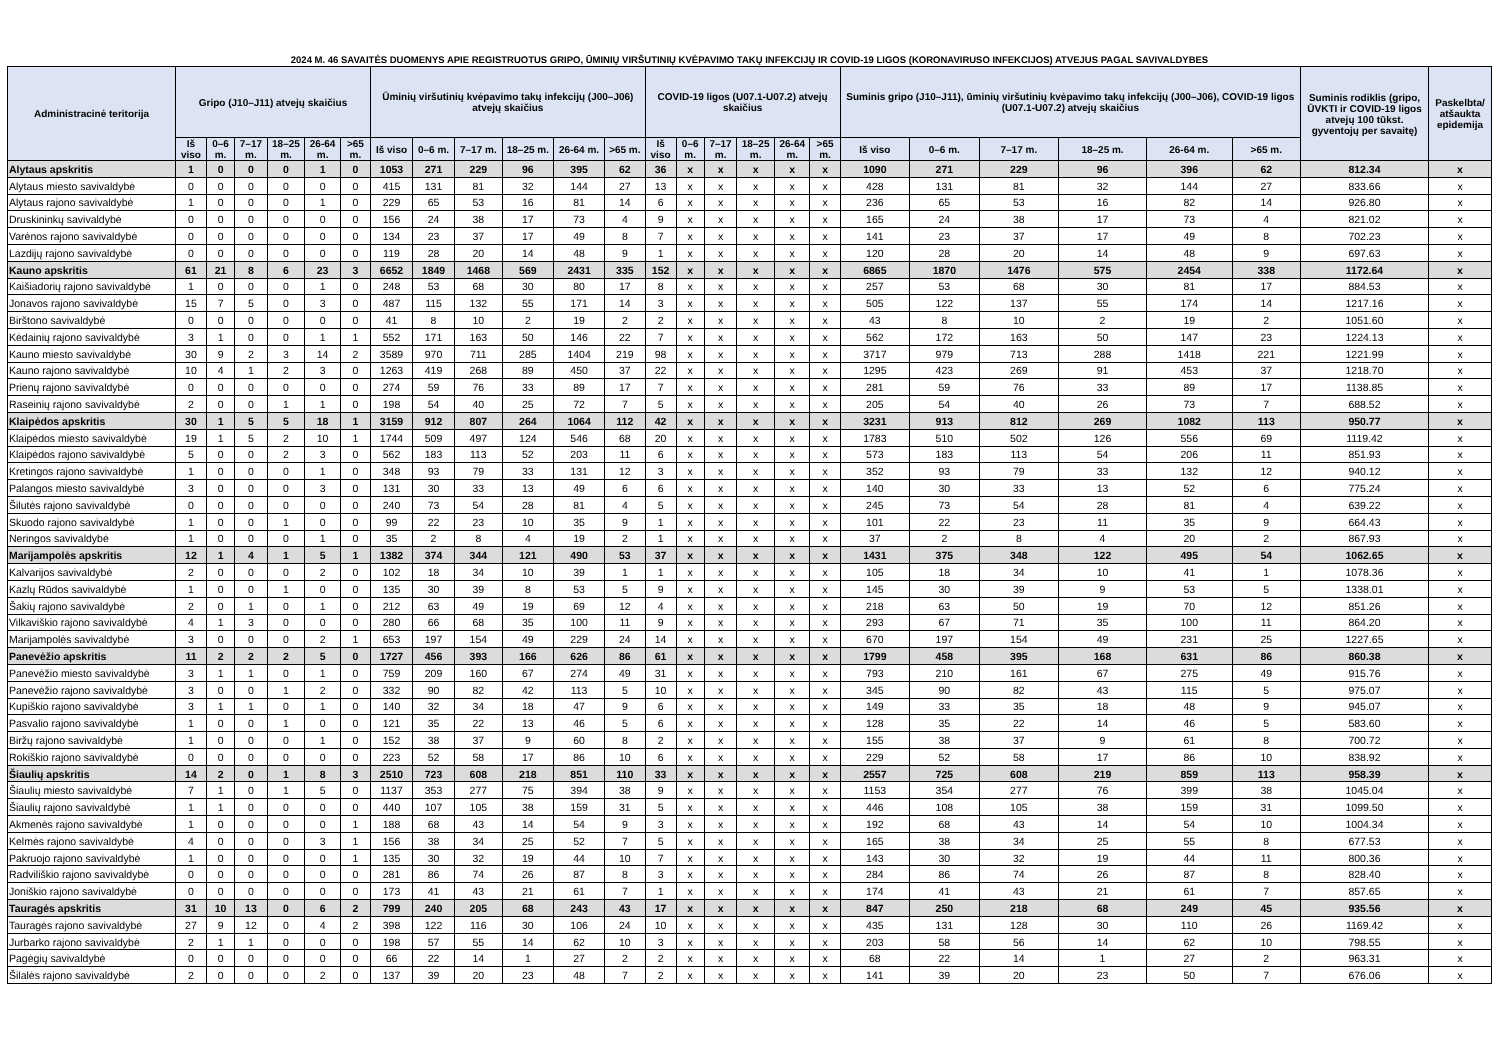2024 M. 46 SAVAITĖS DUOMENYS APIE REGISTRUOTUS GRIPO, ŪMINIŲ VIRŠUTINIŲ KVĖPAVIMO TAKŲ INFEKCIJŲ IR COVID-19 LIGOS (KORONAVIRUSO INFEKCIJOS) ATVEJUS PAGAL SAVIVALDYBES
| Administracinė teritorija | Gripo (J10–J11) atvejų skaičius | | | | | | Ūminių viršutinių kvėpavimo takų infekcijų (J00–J06) atvejų skaičius | | | | | | COVID-19 ligos (U07.1-U07.2) atvejų skaičius | | | | | | Suminis gripo (J10–J11), ūminių viršutinių kvėpavimo takų infekcijų (J00–J06), COVID-19 ligos (U07.1-U07.2) atvejų skaičius | | | | | | Suminis rodiklis (gripo, ŪVKTI ir COVID-19 ligos atvejų 100 tūkst. gyventojų per savaitę) | Paskelbta/ atšaukta epidemija |
| --- | --- | --- | --- | --- | --- | --- | --- | --- | --- | --- | --- | --- | --- | --- | --- | --- | --- | --- | --- | --- | --- | --- | --- | --- | --- | --- |
| | Iš viso | 0–6 m. | 7–17 m. | 18–25 m. | 26-64 m. | >65 m. | Iš viso | 0–6 m. | 7–17 m. | 18–25 m. | 26-64 m. | >65 m. | Iš viso | 0–6 m. | 7–17 m. | 18–25 m. | 26-64 m. | >65 m. | Iš viso | 0–6 m. | 7–17 m. | 18–25 m. | 26-64 m. | >65 m. | | |
| Alytaus apskritis | 1 | 0 | 0 | 0 | 1 | 0 | 1053 | 271 | 229 | 96 | 395 | 62 | 36 | x | x | x | x | x | 1090 | 271 | 229 | 96 | 396 | 62 | 812.34 | x |
| Alytaus miesto savivaldybė | 0 | 0 | 0 | 0 | 0 | 0 | 415 | 131 | 81 | 32 | 144 | 27 | 13 | x | x | x | x | x | 428 | 131 | 81 | 32 | 144 | 27 | 833.66 | x |
| Alytaus rajono savivaldybė | 1 | 0 | 0 | 0 | 1 | 0 | 229 | 65 | 53 | 16 | 81 | 14 | 6 | x | x | x | x | x | 236 | 65 | 53 | 16 | 82 | 14 | 926.80 | x |
| Druskininkų savivaldybė | 0 | 0 | 0 | 0 | 0 | 0 | 156 | 24 | 38 | 17 | 73 | 4 | 9 | x | x | x | x | x | 165 | 24 | 38 | 17 | 73 | 4 | 821.02 | x |
| Varėnos rajono savivaldybė | 0 | 0 | 0 | 0 | 0 | 0 | 134 | 23 | 37 | 17 | 49 | 8 | 7 | x | x | x | x | x | 141 | 23 | 37 | 17 | 49 | 8 | 702.23 | x |
| Lazdijų rajono savivaldybė | 0 | 0 | 0 | 0 | 0 | 0 | 119 | 28 | 20 | 14 | 48 | 9 | 1 | x | x | x | x | x | 120 | 28 | 20 | 14 | 48 | 9 | 697.63 | x |
| Kauno apskritis | 61 | 21 | 8 | 6 | 23 | 3 | 6652 | 1849 | 1468 | 569 | 2431 | 335 | 152 | x | x | x | x | x | 6865 | 1870 | 1476 | 575 | 2454 | 338 | 1172.64 | x |
| Kaišiadorių rajono savivaldybė | 1 | 0 | 0 | 0 | 1 | 0 | 248 | 53 | 68 | 30 | 80 | 17 | 8 | x | x | x | x | x | 257 | 53 | 68 | 30 | 81 | 17 | 884.53 | x |
| Jonavos rajono savivaldybė | 15 | 7 | 5 | 0 | 3 | 0 | 487 | 115 | 132 | 55 | 171 | 14 | 3 | x | x | x | x | x | 505 | 122 | 137 | 55 | 174 | 14 | 1217.16 | x |
| Birštono savivaldybė | 0 | 0 | 0 | 0 | 0 | 0 | 41 | 8 | 10 | 2 | 19 | 2 | 2 | x | x | x | x | x | 43 | 8 | 10 | 2 | 19 | 2 | 1051.60 | x |
| Kėdainių rajono savivaldybė | 3 | 1 | 0 | 0 | 1 | 1 | 552 | 171 | 163 | 50 | 146 | 22 | 7 | x | x | x | x | x | 562 | 172 | 163 | 50 | 147 | 23 | 1224.13 | x |
| Kauno miesto savivaldybė | 30 | 9 | 2 | 3 | 14 | 2 | 3589 | 970 | 711 | 285 | 1404 | 219 | 98 | x | x | x | x | x | 3717 | 979 | 713 | 288 | 1418 | 221 | 1221.99 | x |
| Kauno rajono savivaldybė | 10 | 4 | 1 | 2 | 3 | 0 | 1263 | 419 | 268 | 89 | 450 | 37 | 22 | x | x | x | x | x | 1295 | 423 | 269 | 91 | 453 | 37 | 1218.70 | x |
| Prienų rajono savivaldybė | 0 | 0 | 0 | 0 | 0 | 0 | 274 | 59 | 76 | 33 | 89 | 17 | 7 | x | x | x | x | x | 281 | 59 | 76 | 33 | 89 | 17 | 1138.85 | x |
| Raseinių rajono savivaldybė | 2 | 0 | 0 | 1 | 1 | 0 | 198 | 54 | 40 | 25 | 72 | 7 | 5 | x | x | x | x | x | 205 | 54 | 40 | 26 | 73 | 7 | 688.52 | x |
| Klaipėdos apskritis | 30 | 1 | 5 | 5 | 18 | 1 | 3159 | 912 | 807 | 264 | 1064 | 112 | 42 | x | x | x | x | x | 3231 | 913 | 812 | 269 | 1082 | 113 | 950.77 | x |
| Klaipėdos miesto savivaldybė | 19 | 1 | 5 | 2 | 10 | 1 | 1744 | 509 | 497 | 124 | 546 | 68 | 20 | x | x | x | x | x | 1783 | 510 | 502 | 126 | 556 | 69 | 1119.42 | x |
| Klaipėdos rajono savivaldybė | 5 | 0 | 0 | 2 | 3 | 0 | 562 | 183 | 113 | 52 | 203 | 11 | 6 | x | x | x | x | x | 573 | 183 | 113 | 54 | 206 | 11 | 851.93 | x |
| Kretingos rajono savivaldybė | 1 | 0 | 0 | 0 | 1 | 0 | 348 | 93 | 79 | 33 | 131 | 12 | 3 | x | x | x | x | x | 352 | 93 | 79 | 33 | 132 | 12 | 940.12 | x |
| Palangos miesto savivaldybė | 3 | 0 | 0 | 0 | 3 | 0 | 131 | 30 | 33 | 13 | 49 | 6 | 6 | x | x | x | x | x | 140 | 30 | 33 | 13 | 52 | 6 | 775.24 | x |
| Šilutės rajono savivaldybė | 0 | 0 | 0 | 0 | 0 | 0 | 240 | 73 | 54 | 28 | 81 | 4 | 5 | x | x | x | x | x | 245 | 73 | 54 | 28 | 81 | 4 | 639.22 | x |
| Skuodo rajono savivaldybė | 1 | 0 | 0 | 1 | 0 | 0 | 99 | 22 | 23 | 10 | 35 | 9 | 1 | x | x | x | x | x | 101 | 22 | 23 | 11 | 35 | 9 | 664.43 | x |
| Neringos savivaldybė | 1 | 0 | 0 | 0 | 1 | 0 | 35 | 2 | 8 | 4 | 19 | 2 | 1 | x | x | x | x | x | 37 | 2 | 8 | 4 | 20 | 2 | 867.93 | x |
| Marijampolės apskritis | 12 | 1 | 4 | 1 | 5 | 1 | 1382 | 374 | 344 | 121 | 490 | 53 | 37 | x | x | x | x | x | 1431 | 375 | 348 | 122 | 495 | 54 | 1062.65 | x |
| Kalvarijos savivaldybė | 2 | 0 | 0 | 0 | 2 | 0 | 102 | 18 | 34 | 10 | 39 | 1 | 1 | x | x | x | x | x | 105 | 18 | 34 | 10 | 41 | 1 | 1078.36 | x |
| Kazlų Rūdos savivaldybė | 1 | 0 | 0 | 1 | 0 | 0 | 135 | 30 | 39 | 8 | 53 | 5 | 9 | x | x | x | x | x | 145 | 30 | 39 | 9 | 53 | 5 | 1338.01 | x |
| Šakių rajono savivaldybė | 2 | 0 | 1 | 0 | 1 | 0 | 212 | 63 | 49 | 19 | 69 | 12 | 4 | x | x | x | x | x | 218 | 63 | 50 | 19 | 70 | 12 | 851.26 | x |
| Vilkaviškio rajono savivaldybė | 4 | 1 | 3 | 0 | 0 | 0 | 280 | 66 | 68 | 35 | 100 | 11 | 9 | x | x | x | x | x | 293 | 67 | 71 | 35 | 100 | 11 | 864.20 | x |
| Marijampolės savivaldybė | 3 | 0 | 0 | 0 | 2 | 1 | 653 | 197 | 154 | 49 | 229 | 24 | 14 | x | x | x | x | x | 670 | 197 | 154 | 49 | 231 | 25 | 1227.65 | x |
| Panevėžio apskritis | 11 | 2 | 2 | 2 | 5 | 0 | 1727 | 456 | 393 | 166 | 626 | 86 | 61 | x | x | x | x | x | 1799 | 458 | 395 | 168 | 631 | 86 | 860.38 | x |
| Panevėžio miesto savivaldybė | 3 | 1 | 1 | 0 | 1 | 0 | 759 | 209 | 160 | 67 | 274 | 49 | 31 | x | x | x | x | x | 793 | 210 | 161 | 67 | 275 | 49 | 915.76 | x |
| Panevėžio rajono savivaldybė | 3 | 0 | 0 | 1 | 2 | 0 | 332 | 90 | 82 | 42 | 113 | 5 | 10 | x | x | x | x | x | 345 | 90 | 82 | 43 | 115 | 5 | 975.07 | x |
| Kupiškio rajono savivaldybė | 3 | 1 | 1 | 0 | 1 | 0 | 140 | 32 | 34 | 18 | 47 | 9 | 6 | x | x | x | x | x | 149 | 33 | 35 | 18 | 48 | 9 | 945.07 | x |
| Pasvalio rajono savivaldybė | 1 | 0 | 0 | 1 | 0 | 0 | 121 | 35 | 22 | 13 | 46 | 5 | 6 | x | x | x | x | x | 128 | 35 | 22 | 14 | 46 | 5 | 583.60 | x |
| Biržų rajono savivaldybė | 1 | 0 | 0 | 0 | 1 | 0 | 152 | 38 | 37 | 9 | 60 | 8 | 2 | x | x | x | x | x | 155 | 38 | 37 | 9 | 61 | 8 | 700.72 | x |
| Rokiškio rajono savivaldybė | 0 | 0 | 0 | 0 | 0 | 0 | 223 | 52 | 58 | 17 | 86 | 10 | 6 | x | x | x | x | x | 229 | 52 | 58 | 17 | 86 | 10 | 838.92 | x |
| Šiaulių apskritis | 14 | 2 | 0 | 1 | 8 | 3 | 2510 | 723 | 608 | 218 | 851 | 110 | 33 | x | x | x | x | x | 2557 | 725 | 608 | 219 | 859 | 113 | 958.39 | x |
| Šiaulių miesto savivaldybė | 7 | 1 | 0 | 1 | 5 | 0 | 1137 | 353 | 277 | 75 | 394 | 38 | 9 | x | x | x | x | x | 1153 | 354 | 277 | 76 | 399 | 38 | 1045.04 | x |
| Šiaulių rajono savivaldybė | 1 | 1 | 0 | 0 | 0 | 0 | 440 | 107 | 105 | 38 | 159 | 31 | 5 | x | x | x | x | x | 446 | 108 | 105 | 38 | 159 | 31 | 1099.50 | x |
| Akmenės rajono savivaldybė | 1 | 0 | 0 | 0 | 0 | 1 | 188 | 68 | 43 | 14 | 54 | 9 | 3 | x | x | x | x | x | 192 | 68 | 43 | 14 | 54 | 10 | 1004.34 | x |
| Kelmės rajono savivaldybė | 4 | 0 | 0 | 0 | 3 | 1 | 156 | 38 | 34 | 25 | 52 | 7 | 5 | x | x | x | x | x | 165 | 38 | 34 | 25 | 55 | 8 | 677.53 | x |
| Pakruojo rajono savivaldybė | 1 | 0 | 0 | 0 | 0 | 1 | 135 | 30 | 32 | 19 | 44 | 10 | 7 | x | x | x | x | x | 143 | 30 | 32 | 19 | 44 | 11 | 800.36 | x |
| Radviliškio rajono savivaldybė | 0 | 0 | 0 | 0 | 0 | 0 | 281 | 86 | 74 | 26 | 87 | 8 | 3 | x | x | x | x | x | 284 | 86 | 74 | 26 | 87 | 8 | 828.40 | x |
| Joniškio rajono savivaldybė | 0 | 0 | 0 | 0 | 0 | 0 | 173 | 41 | 43 | 21 | 61 | 7 | 1 | x | x | x | x | x | 174 | 41 | 43 | 21 | 61 | 7 | 857.65 | x |
| Tauragės apskritis | 31 | 10 | 13 | 0 | 6 | 2 | 799 | 240 | 205 | 68 | 243 | 43 | 17 | x | x | x | x | x | 847 | 250 | 218 | 68 | 249 | 45 | 935.56 | x |
| Tauragės rajono savivaldybė | 27 | 9 | 12 | 0 | 4 | 2 | 398 | 122 | 116 | 30 | 106 | 24 | 10 | x | x | x | x | x | 435 | 131 | 128 | 30 | 110 | 26 | 1169.42 | x |
| Jurbarko rajono savivaldybė | 2 | 1 | 1 | 0 | 0 | 0 | 198 | 57 | 55 | 14 | 62 | 10 | 3 | x | x | x | x | x | 203 | 58 | 56 | 14 | 62 | 10 | 798.55 | x |
| Pagėgių savivaldybė | 0 | 0 | 0 | 0 | 0 | 0 | 66 | 22 | 14 | 1 | 27 | 2 | 2 | x | x | x | x | x | 68 | 22 | 14 | 1 | 27 | 2 | 963.31 | x |
| Šilalės rajono savivaldybė | 2 | 0 | 0 | 0 | 2 | 0 | 137 | 39 | 20 | 23 | 48 | 7 | 2 | x | x | x | x | x | 141 | 39 | 20 | 23 | 50 | 7 | 676.06 | x |